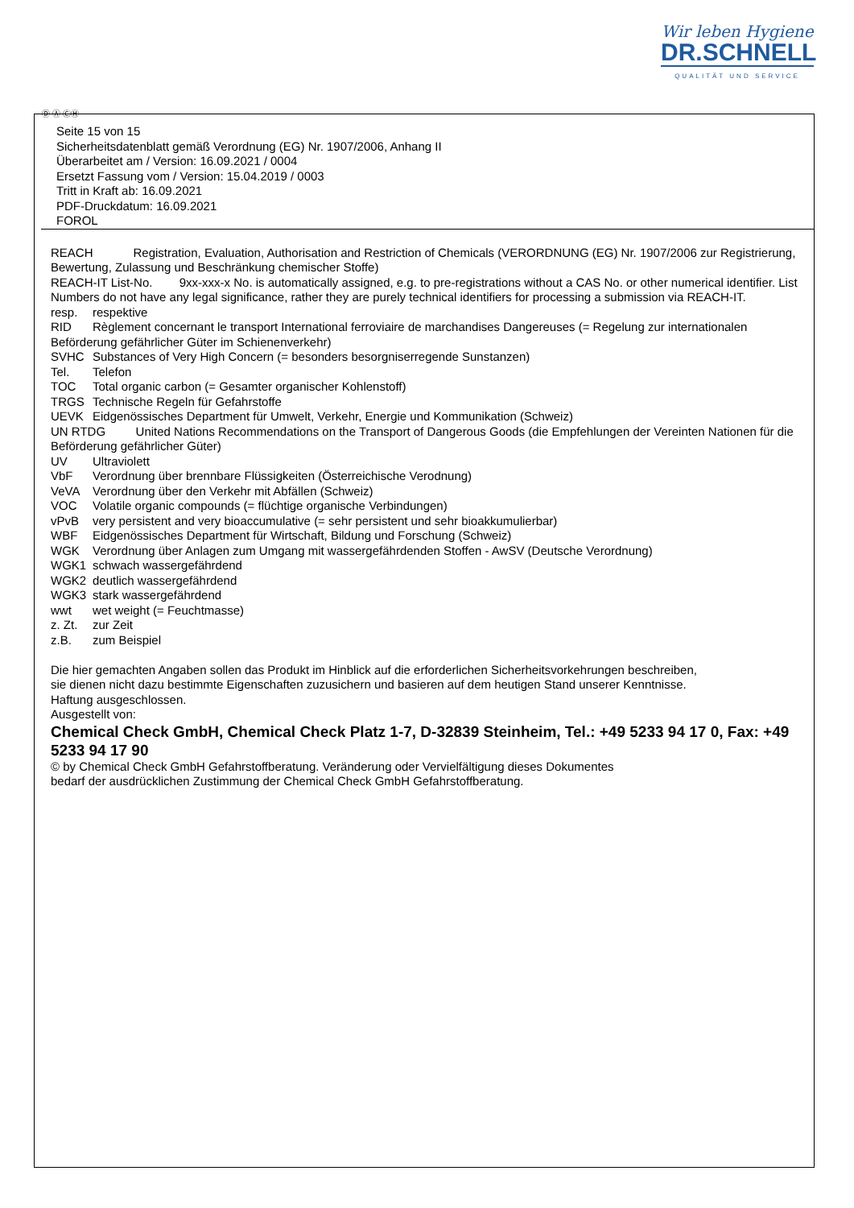Wir leben Hygiene
DR.SCHNELL
QUALITÄT UND SERVICE
Ⓓ Ⓐ ⒸⒽ
Seite 15 von 15
Sicherheitsdatenblatt gemäß Verordnung (EG) Nr. 1907/2006, Anhang II
Überarbeitet am / Version: 16.09.2021 / 0004
Ersetzt Fassung vom / Version: 15.04.2019 / 0003
Tritt in Kraft ab: 16.09.2021
PDF-Druckdatum: 16.09.2021
FOROL
REACH Registration, Evaluation, Authorisation and Restriction of Chemicals (VERORDNUNG (EG) Nr. 1907/2006 zur Registrierung, Bewertung, Zulassung und Beschränkung chemischer Stoffe)
REACH-IT List-No. 9xx-xxx-x No. is automatically assigned, e.g. to pre-registrations without a CAS No. or other numerical identifier. List Numbers do not have any legal significance, rather they are purely technical identifiers for processing a submission via REACH-IT.
resp. respektive
RID Règlement concernant le transport International ferroviaire de marchandises Dangereuses (= Regelung zur internationalen Beförderung gefährlicher Güter im Schienenverkehr)
SVHC Substances of Very High Concern (= besonders besorgniserregende Sunstanzen)
Tel. Telefon
TOC Total organic carbon (= Gesamter organischer Kohlenstoff)
TRGS Technische Regeln für Gefahrstoffe
UEVK Eidgenössisches Department für Umwelt, Verkehr, Energie und Kommunikation (Schweiz)
UN RTDG United Nations Recommendations on the Transport of Dangerous Goods (die Empfehlungen der Vereinten Nationen für die Beförderung gefährlicher Güter)
UV Ultraviolett
VbF Verordnung über brennbare Flüssigkeiten (Österreichische Verodnung)
VeVA Verordnung über den Verkehr mit Abfällen (Schweiz)
VOC Volatile organic compounds (= flüchtige organische Verbindungen)
vPvB very persistent and very bioaccumulative (= sehr persistent und sehr bioakkumulierbar)
WBF Eidgenössisches Department für Wirtschaft, Bildung und Forschung (Schweiz)
WGK Verordnung über Anlagen zum Umgang mit wassergefährdenden Stoffen - AwSV (Deutsche Verordnung)
WGK1 schwach wassergefährdend
WGK2 deutlich wassergefährdend
WGK3 stark wassergefährdend
wwt wet weight (= Feuchtmasse)
z. Zt. zur Zeit
z.B. zum Beispiel
Die hier gemachten Angaben sollen das Produkt im Hinblick auf die erforderlichen Sicherheitsvorkehrungen beschreiben,
sie dienen nicht dazu bestimmte Eigenschaften zuzusichern und basieren auf dem heutigen Stand unserer Kenntnisse.
Haftung ausgeschlossen.
Ausgestellt von:
Chemical Check GmbH, Chemical Check Platz 1-7, D-32839 Steinheim, Tel.: +49 5233 94 17 0, Fax: +49 5233 94 17 90
© by Chemical Check GmbH Gefahrstoffberatung. Veränderung oder Vervielfältigung dieses Dokumentes
bedarf der ausdrücklichen Zustimmung der Chemical Check GmbH Gefahrstoffberatung.